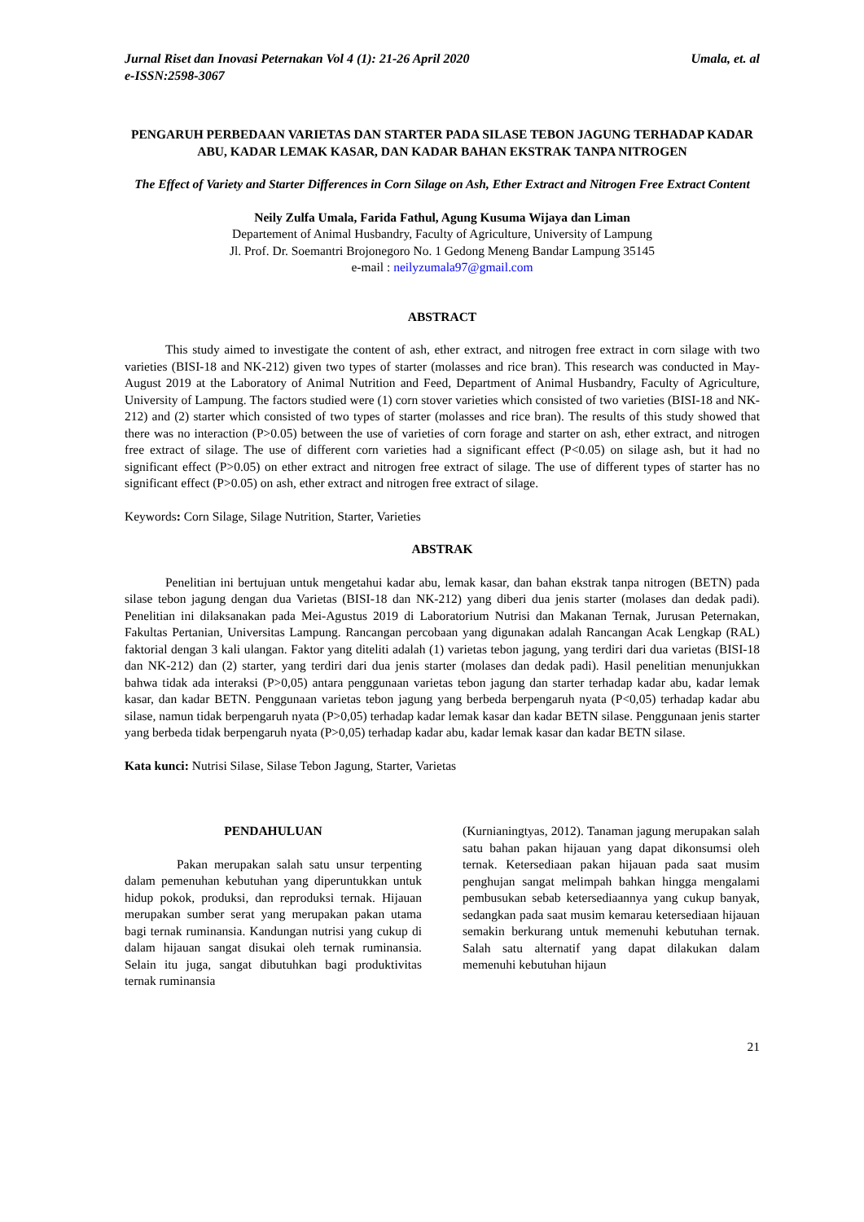Jurnal Riset dan Inovasi Peternakan Vol 4 (1): 21-26 April 2020 Umala, et. al
e-ISSN:2598-3067
PENGARUH PERBEDAAN VARIETAS DAN STARTER PADA SILASE TEBON JAGUNG TERHADAP KADAR ABU, KADAR LEMAK KASAR, DAN KADAR BAHAN EKSTRAK TANPA NITROGEN
The Effect of Variety and Starter Differences in Corn Silage on Ash, Ether Extract and Nitrogen Free Extract Content
Neily Zulfa Umala, Farida Fathul, Agung Kusuma Wijaya dan Liman
Departement of Animal Husbandry, Faculty of Agriculture, University of Lampung
Jl. Prof. Dr. Soemantri Brojonegoro No. 1 Gedong Meneng Bandar Lampung 35145
e-mail : neilyzumala97@gmail.com
ABSTRACT
This study aimed to investigate the content of ash, ether extract, and nitrogen free extract in corn silage with two varieties (BISI-18 and NK-212) given two types of starter (molasses and rice bran). This research was conducted in May-August 2019 at the Laboratory of Animal Nutrition and Feed, Department of Animal Husbandry, Faculty of Agriculture, University of Lampung. The factors studied were (1) corn stover varieties which consisted of two varieties (BISI-18 and NK-212) and (2) starter which consisted of two types of starter (molasses and rice bran). The results of this study showed that there was no interaction (P>0.05) between the use of varieties of corn forage and starter on ash, ether extract, and nitrogen free extract of silage. The use of different corn varieties had a significant effect (P<0.05) on silage ash, but it had no significant effect (P>0.05) on ether extract and nitrogen free extract of silage. The use of different types of starter has no significant effect (P>0.05) on ash, ether extract and nitrogen free extract of silage.
Keywords: Corn Silage, Silage Nutrition, Starter, Varieties
ABSTRAK
Penelitian ini bertujuan untuk mengetahui kadar abu, lemak kasar, dan bahan ekstrak tanpa nitrogen (BETN) pada silase tebon jagung dengan dua Varietas (BISI-18 dan NK-212) yang diberi dua jenis starter (molases dan dedak padi). Penelitian ini dilaksanakan pada Mei-Agustus 2019 di Laboratorium Nutrisi dan Makanan Ternak, Jurusan Peternakan, Fakultas Pertanian, Universitas Lampung. Rancangan percobaan yang digunakan adalah Rancangan Acak Lengkap (RAL) faktorial dengan 3 kali ulangan. Faktor yang diteliti adalah (1) varietas tebon jagung, yang terdiri dari dua varietas (BISI-18 dan NK-212) dan (2) starter, yang terdiri dari dua jenis starter (molases dan dedak padi). Hasil penelitian menunjukkan bahwa tidak ada interaksi (P>0,05) antara penggunaan varietas tebon jagung dan starter terhadap kadar abu, kadar lemak kasar, dan kadar BETN. Penggunaan varietas tebon jagung yang berbeda berpengaruh nyata (P<0,05) terhadap kadar abu silase, namun tidak berpengaruh nyata (P>0,05) terhadap kadar lemak kasar dan kadar BETN silase. Penggunaan jenis starter yang berbeda tidak berpengaruh nyata (P>0,05) terhadap kadar abu, kadar lemak kasar dan kadar BETN silase.
Kata kunci: Nutrisi Silase, Silase Tebon Jagung, Starter, Varietas
PENDAHULUAN
Pakan merupakan salah satu unsur terpenting dalam pemenuhan kebutuhan yang diperuntukkan untuk hidup pokok, produksi, dan reproduksi ternak. Hijauan merupakan sumber serat yang merupakan pakan utama bagi ternak ruminansia. Kandungan nutrisi yang cukup di dalam hijauan sangat disukai oleh ternak ruminansia. Selain itu juga, sangat dibutuhkan bagi produktivitas ternak ruminansia
(Kurnianingtyas, 2012). Tanaman jagung merupakan salah satu bahan pakan hijauan yang dapat dikonsumsi oleh ternak. Ketersediaan pakan hijauan pada saat musim penghujan sangat melimpah bahkan hingga mengalami pembusukan sebab ketersediaannya yang cukup banyak, sedangkan pada saat musim kemarau ketersediaan hijauan semakin berkurang untuk memenuhi kebutuhan ternak. Salah satu alternatif yang dapat dilakukan dalam memenuhi kebutuhan hijaun
21